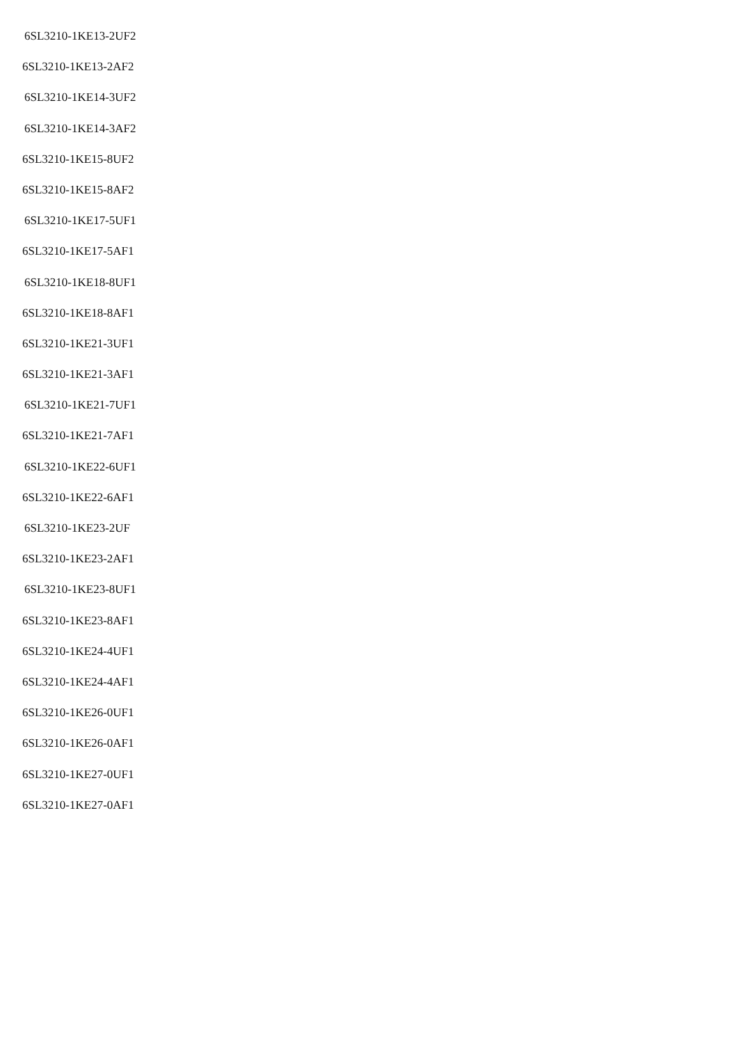6SL3210-1KE13-2UF2
6SL3210-1KE13-2AF2
6SL3210-1KE14-3UF2
6SL3210-1KE14-3AF2
6SL3210-1KE15-8UF2
6SL3210-1KE15-8AF2
6SL3210-1KE17-5UF1
6SL3210-1KE17-5AF1
6SL3210-1KE18-8UF1
6SL3210-1KE18-8AF1
6SL3210-1KE21-3UF1
6SL3210-1KE21-3AF1
6SL3210-1KE21-7UF1
6SL3210-1KE21-7AF1
6SL3210-1KE22-6UF1
6SL3210-1KE22-6AF1
6SL3210-1KE23-2UF
6SL3210-1KE23-2AF1
6SL3210-1KE23-8UF1
6SL3210-1KE23-8AF1
6SL3210-1KE24-4UF1
6SL3210-1KE24-4AF1
6SL3210-1KE26-0UF1
6SL3210-1KE26-0AF1
6SL3210-1KE27-0UF1
6SL3210-1KE27-0AF1